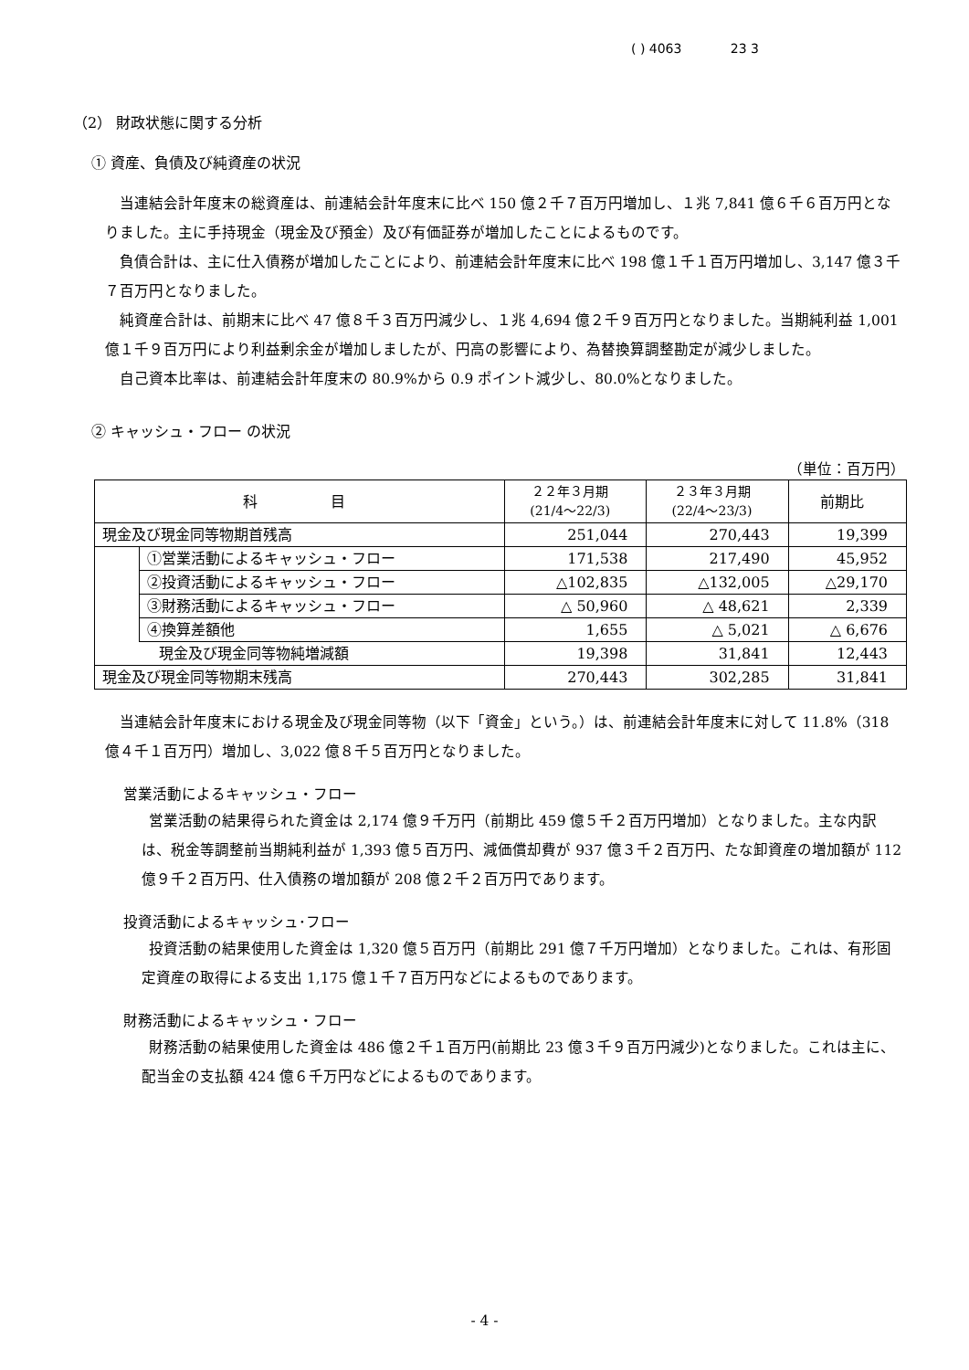( ) 4063 23 3
（2） 財政状態に関する分析
① 資産、負債及び純資産の状況
当連結会計年度末の総資産は、前連結会計年度末に比べ 150 億２千７百万円増加し、１兆 7,841 億６千６百万円となりました。主に手持現金（現金及び預金）及び有価証券が増加したことによるものです。
負債合計は、主に仕入債務が増加したことにより、前連結会計年度末に比べ 198 億１千１百万円増加し、3,147 億３千７百万円となりました。
純資産合計は、前期末に比べ 47 億８千３百万円減少し、１兆 4,694 億２千９百万円となりました。当期純利益 1,001 億１千９百万円により利益剰余金が増加しましたが、円高の影響により、為替換算調整勘定が減少しました。
自己資本比率は、前連結会計年度末の 80.9%から 0.9 ポイント減少し、80.0%となりました。
② キャッシュ・フロー の状況
（単位：百万円）
| 科 目 | | ２２年３月期 (21/4～22/3) | ２３年３月期 (22/4～23/3) | 前期比 |
| --- | --- | --- | --- | --- |
| 現金及び現金同等物期首残高 | | 251,044 | 270,443 | 19,399 |
| | ①営業活動によるキャッシュ・フロー | 171,538 | 217,490 | 45,952 |
| | ②投資活動によるキャッシュ・フロー | △102,835 | △132,005 | △29,170 |
| | ③財務活動によるキャッシュ・フロー | △ 50,960 | △ 48,621 | 2,339 |
| | ④換算差額他 | 1,655 | △ 5,021 | △ 6,676 |
| 現金及び現金同等物純増減額 | | 19,398 | 31,841 | 12,443 |
| 現金及び現金同等物期末残高 | | 270,443 | 302,285 | 31,841 |
当連結会計年度末における現金及び現金同等物（以下「資金」という。）は、前連結会計年度末に対して 11.8%（318 億４千１百万円）増加し、3,022 億８千５百万円となりました。
営業活動によるキャッシュ・フロー
営業活動の結果得られた資金は 2,174 億９千万円（前期比 459 億５千２百万円増加）となりました。主な内訳は、税金等調整前当期純利益が 1,393 億５百万円、減価償却費が 937 億３千２百万円、たな卸資産の増加額が 112 億９千２百万円、仕入債務の増加額が 208 億２千２百万円であります。
投資活動によるキャッシュ･フロー
投資活動の結果使用した資金は 1,320 億５百万円（前期比 291 億７千万円増加）となりました。これは、有形固定資産の取得による支出 1,175 億１千７百万円などによるものであります。
財務活動によるキャッシュ・フロー
財務活動の結果使用した資金は 486 億２千１百万円(前期比 23 億３千９百万円減少)となりました。これは主に、配当金の支払額 424 億６千万円などによるものであります。
- 4 -